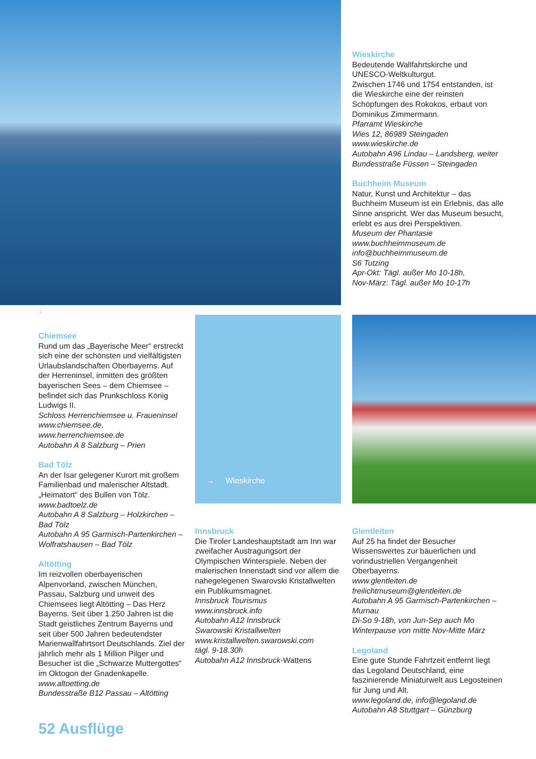Wieskirche
Bedeutende Wallfahrtskirche und UNESCO-Weltkulturgut.
Zwischen 1746 und 1754 entstanden, ist die Wieskirche eine der reinsten Schöpfungen des Rokokos, erbaut von Dominikus Zimmermann.
Pfarramt Wieskirche
Wies 12, 86989 Steingaden
www.wieskirche.de
Autobahn A96 Lindau – Landsberg, weiter Bundesstraße Füssen – Steingaden
Buchheim Museum
Natur, Kunst und Architektur – das Buchheim Museum ist ein Erlebnis, das alle Sinne anspricht. Wer das Museum besucht, erlebt es aus drei Perspektiven.
Museum der Phantasie
www.buchheimmuseum.de
info@buchheimmuseum.de
S6 Tutzing
Apr-Okt: Tägl. außer Mo 10-18h,
Nov-März: Tägl. außer Mo 10-17h
↓
Chiemsee
Rund um das „Bayerische Meer“ erstreckt sich eine der schönsten und vielfältigsten Urlaubslandschaften Oberbayerns. Auf der Herreninsel, inmitten des größten bayerischen Sees – dem Chiemsee – befindet sich das Prunkschloss König Ludwigs II.
Schloss Herrenchiemsee u. Fraueninsel
www.chiemsee.de,
www.herrenchiemsee.de
Autobahn A 8 Salzburg – Prien
Bad Tölz
An der Isar gelegener Kurort mit großem Familienbad und malerischer Altstadt. „Heimatort“ des Bullen von Tölz.
www.badtoelz.de
Autobahn A 8 Salzburg – Holzkirchen – Bad Tölz
Autobahn A 95 Garmisch-Partenkirchen – Wolfratshausen – Bad Tölz
Altötting
Im reizvollen oberbayerischen Alpenvorland, zwischen München, Passau, Salzburg und unweit des Chiemsees liegt Altötting – Das Herz Bayerns. Seit über 1.250 Jahren ist die Stadt geistliches Zentrum Bayerns und seit über 500 Jahren bedeutendster Marienwallfahrtsort Deutschlands. Ziel der jährlich mehr als 1 Million Pilger und Besucher ist die „Schwarze Muttergottes“ im Oktogon der Gnadenkapelle.
www.altoetting.de
Bundesstraße B12 Passau – Altötting
→ Wieskirche
Innsbruck
Die Tiroler Landeshauptstadt am Inn war zweifacher Austragungsort der Olympischen Winterspiele. Neben der malerischen Innenstadt sind vor allem die nahegelegenen Swarovski Kristallwelten ein Publikumsmagnet.
Innsbruck Tourismus
www.innsbruck.info
Autobahn A12 Innsbruck
Swarowski Kristallwelten
www.kristallwelten.swarowski.com
tägl. 9-18.30h
Autobahn A12 Innsbruck-Wattens
Glentleiten
Auf 25 ha findet der Besucher Wissenswertes zur bäuerlichen und vorindustriellen Vergangenheit Oberbayerns.
www.glentleiten.de
freilichtmuseum@glentleiten.de
Autobahn A 95 Garmisch-Partenkirchen – Murnau
Di-So 9-18h, von Jun-Sep auch Mo
Winterpause von mitte Nov-Mitte März
Legoland
Eine gute Stunde Fahrtzeit entfernt liegt das Legoland Deutschland, eine faszinierende Miniaturwelt aus Legosteinen für Jung und Alt.
www.legoland.de, info@legoland.de
Autobahn A8 Stuttgart – Günzburg
52 Ausflüge